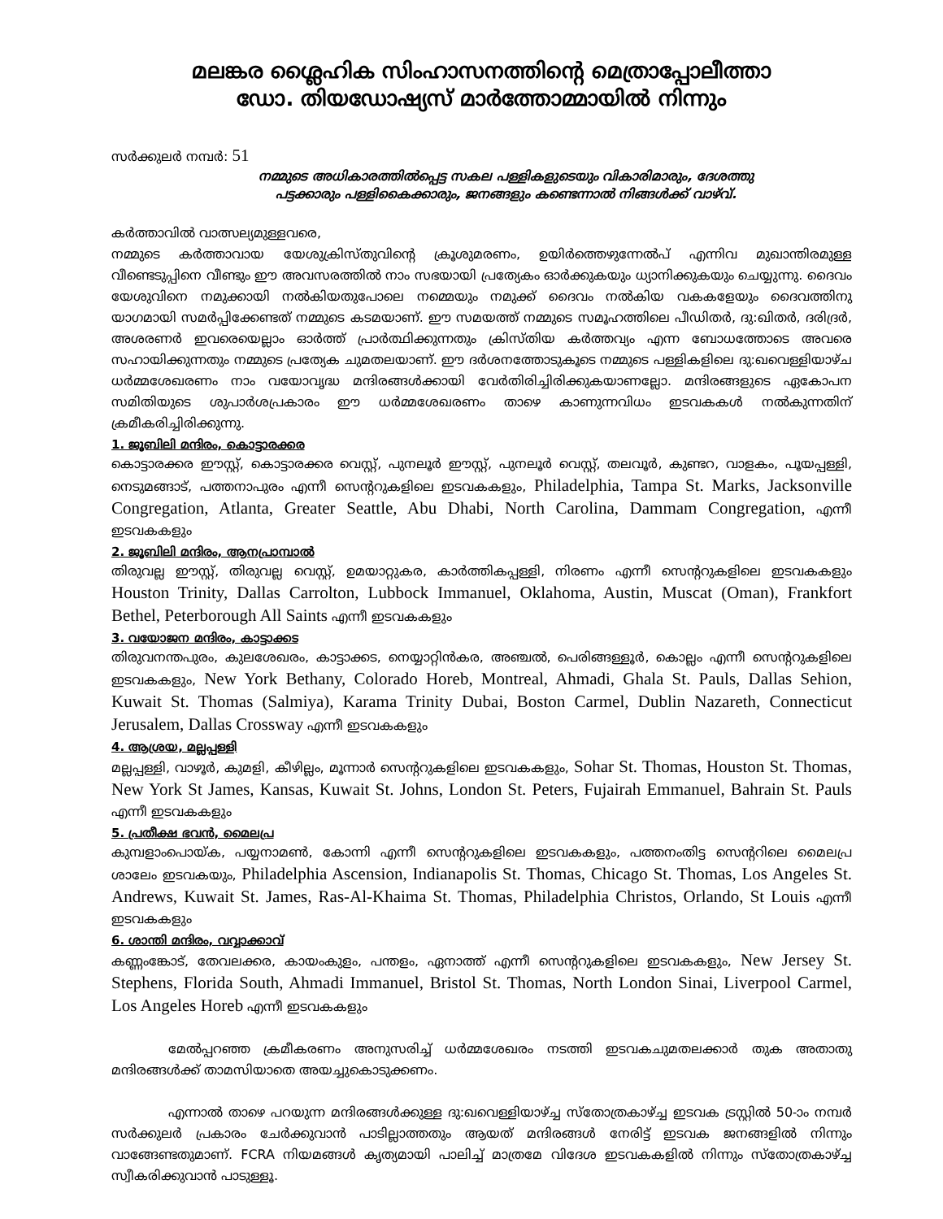മലങ്കര ശ്ലൈഹിക സിംഹാസനത്തിന്റെ മെത്രാപ്പോലീത്താ
ഡോ. തിയഡോഷ്യസ് മാർത്തോമ്മായിൽ നിന്നും
സർക്കുലർ നമ്പർ: 51
നമ്മുടെ അധികാരത്തിൽപ്പെട്ട സകല പള്ളികളുടെയും വികാരിമാരും, ദേശത്തു
പട്ടക്കാരും പള്ളികൈക്കാരും, ജനങ്ങളും കണ്ടെന്നാൽ നിങ്ങൾക്ക് വാഴ്‌വ്.
കർത്താവിൽ വാത്സല്യമുള്ളവരെ,
നമ്മുടെ കർത്താവായ യേശുക്രിസ്തുവിന്റെ ക്രൂശുമരണം, ഉയിർത്തെഴുന്നേൽപ് എന്നിവ മുഖാന്തിരമുള്ള വീണ്ടെടുപ്പിനെ വീണ്ടും ഈ അവസരത്തിൽ നാം സഭയായി പ്രത്യേകം ഓർക്കുകയും ധ്യാനിക്കുകയും ചെയ്യുന്നു. ദൈവം യേശുവിനെ നമുക്കായി നൽകിയതുപോലെ നമ്മെയും നമുക്ക് ദൈവം നൽകിയ വകകളേയും ദൈവത്തിനു യാഗമായി സമർപ്പിക്കേണ്ടത് നമ്മുടെ കടമയാണ്. ഈ സമയത്ത് നമ്മുടെ സമൂഹത്തിലെ പീഡിതർ, ദു:ഖിതർ, ദരിദ്രർ, അശരണർ ഇവരെയെല്ലാം ഓർത്ത് പ്രാർത്ഥിക്കുന്നതും ക്രിസ്തിയ കർത്തവ്യം എന്ന ബോധത്തോടെ അവരെ സഹായിക്കുന്നതും നമ്മുടെ പ്രത്യേക ചുമതലയാണ്. ഈ ദർശനത്തോടുകൂടെ നമ്മുടെ പള്ളികളിലെ ദു:ഖവെള്ളിയാഴ്ച ധർമ്മശേഖരണം നാം വയോവൃദ്ധ മന്ദിരങ്ങൾക്കായി വേർതിരിച്ചിരിക്കുകയാണല്ലോ. മന്ദിരങ്ങളുടെ ഏകോപന സമിതിയുടെ ശുപാർശപ്രകാരം ഈ ധർമ്മശേഖരണം താഴെ കാണുന്നവിധം ഇടവകകൾ നൽകുന്നതിന് ക്രമീകരിച്ചിരിക്കുന്നു.
1. ജൂബിലി മന്ദിരം, കൊട്ടാരക്കര
കൊട്ടാരക്കര ഈസ്റ്റ്, കൊട്ടാരക്കര വെസ്റ്റ്, പുനലൂർ ഈസ്റ്റ്, പുനലൂർ വെസ്റ്റ്, തലവൂർ, കുണ്ടറ, വാളകം, പൂയപ്പള്ളി, നെടുമങ്ങാട്, പത്തനാപുരം എന്നീ സെന്ററുകളിലെ ഇടവകകളും, Philadelphia, Tampa St. Marks, Jacksonville Congregation, Atlanta, Greater Seattle, Abu Dhabi, North Carolina, Dammam Congregation, എന്നീ ഇടവകകളും
2. ജൂബിലി മന്ദിരം, ആനപ്രാമ്പാൽ
തിരുവല്ല ഈസ്റ്റ്, തിരുവല്ല വെസ്റ്റ്, ഉമയാറ്റുകര, കാർത്തികപ്പള്ളി, നിരണം എന്നീ സെന്ററുകളിലെ ഇടവകകളും Houston Trinity, Dallas Carrolton, Lubbock Immanuel, Oklahoma, Austin, Muscat (Oman), Frankfort Bethel, Peterborough All Saints എന്നീ ഇടവകകളും
3. വയോജന മന്ദിരം, കാട്ടാക്കട
തിരുവനന്തപുരം, കുലശേഖരം, കാട്ടാക്കട, നെയ്യാറ്റിൻകര, അഞ്ചൽ, പെരിങ്ങള്ളൂർ, കൊല്ലം എന്നീ സെന്ററുകളിലെ ഇടവകകളും, New York Bethany, Colorado Horeb, Montreal, Ahmadi, Ghala St. Pauls, Dallas Sehion, Kuwait St. Thomas (Salmiya), Karama Trinity Dubai, Boston Carmel, Dublin Nazareth, Connecticut Jerusalem, Dallas Crossway എന്നീ ഇടവകകളും
4. ആശ്രയ, മല്ലപ്പള്ളി
മല്ലപ്പള്ളി, വാഴൂർ, കുമളി, കീഴില്ലം, മൂന്നാർ സെന്ററുകളിലെ ഇടവകകളും, Sohar St. Thomas, Houston St. Thomas, New York St James, Kansas, Kuwait St. Johns, London St. Peters, Fujairah Emmanuel, Bahrain St. Pauls എന്നീ ഇടവകകളും
5. പ്രതീക്ഷ ഭവൻ, മൈലപ്ര
കുമ്പളാംപൊയ്ക, പയ്യനാമൺ, കോന്നി എന്നീ സെന്ററുകളിലെ ഇടവകകളും, പത്തനംതിട്ട സെന്ററിലെ മൈലപ്ര ശാലേം ഇടവകയും, Philadelphia Ascension, Indianapolis St. Thomas, Chicago St. Thomas, Los Angeles St. Andrews, Kuwait St. James, Ras-Al-Khaima St. Thomas, Philadelphia Christos, Orlando, St Louis എന്നീ ഇടവകകളും
6. ശാന്തി മന്ദിരം, വവ്വാക്കാവ്
കണ്ണംങ്കോട്, തേവലക്കര, കായംകുളം, പന്തളം, ഏനാത്ത് എന്നീ സെന്ററുകളിലെ ഇടവകകളും, New Jersey St. Stephens, Florida South, Ahmadi Immanuel, Bristol St. Thomas, North London Sinai, Liverpool Carmel, Los Angeles Horeb എന്നീ ഇടവകകളും
മേൽപ്പറഞ്ഞ ക്രമീകരണം അനുസരിച്ച് ധർമ്മശേഖരം നടത്തി ഇടവകചുമതലക്കാർ തുക അതാതു മന്ദിരങ്ങൾക്ക് താമസിയാതെ അയച്ചുകൊടുക്കണം.
എന്നാൽ താഴെ പറയുന്ന മന്ദിരങ്ങൾക്കുള്ള ദു:ഖവെള്ളിയാഴ്ച്ച സ്തോത്രകാഴ്ച്ച ഇടവക ട്രസ്റ്റിൽ 50-ാം നമ്പർ സർക്കുലർ പ്രകാരം ചേർക്കുവാൻ പാടില്ലാത്തതും ആയത് മന്ദിരങ്ങൾ നേരിട്ട് ഇടവക ജനങ്ങളിൽ നിന്നും വാങ്ങേണ്ടതുമാണ്. FCRA നിയമങ്ങൾ കൃത്യമായി പാലിച്ച് മാത്രമേ വിദേശ ഇടവകകളിൽ നിന്നും സ്തോത്രകാഴ്ച്ച സ്വീകരിക്കുവാൻ പാടുള്ളൂ.